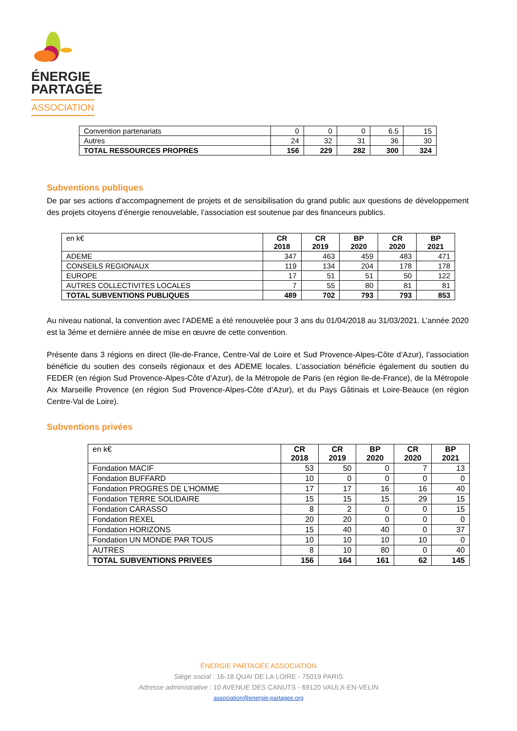ÉNERGIE
PARTAGÉE
ASSOCIATION
| Convention partenariats | 0 | 0 | 0 | 6.5 | 15 |
| Autres | 24 | 32 | 31 | 36 | 30 |
| TOTAL RESSOURCES PROPRES | 156 | 229 | 282 | 300 | 324 |
Subventions publiques
De par ses actions d’accompagnement de projets et de sensibilisation du grand public aux questions de développement des projets citoyens d’énergie renouvelable, l’association est soutenue par des financeurs publics.
| en k€ | CR 2018 | CR 2019 | BP 2020 | CR 2020 | BP 2021 |
| --- | --- | --- | --- | --- | --- |
| ADEME | 347 | 463 | 459 | 483 | 471 |
| CONSEILS REGIONAUX | 119 | 134 | 204 | 178 | 178 |
| EUROPE | 17 | 51 | 51 | 50 | 122 |
| AUTRES COLLECTIVITES LOCALES | 7 | 55 | 80 | 81 | 81 |
| TOTAL SUBVENTIONS PUBLIQUES | 489 | 702 | 793 | 793 | 853 |
Au niveau national, la convention avec l’ADEME a été renouvelée pour 3 ans du 01/04/2018 au 31/03/2021. L’année 2020 est la 3éme et dernière année de mise en œuvre de cette convention.
Présente dans 3 régions en direct (Ile-de-France, Centre-Val de Loire et Sud Provence-Alpes-Côte d’Azur), l’association bénéficie du soutien des conseils régionaux et des ADEME locales. L’association bénéficie également du soutien du FEDER (en région Sud Provence-Alpes-Côte d’Azur), de la Métropole de Paris (en région Ile-de-France), de la Métropole Aix Marseille Provence (en région Sud Provence-Alpes-Côte d’Azur), et du Pays Gâtinais et Loire-Beauce (en région Centre-Val de Loire).
Subventions privées
| en k€ | CR 2018 | CR 2019 | BP 2020 | CR 2020 | BP 2021 |
| --- | --- | --- | --- | --- | --- |
| Fondation MACIF | 53 | 50 | 0 | 7 | 13 |
| Fondation BUFFARD | 10 | 0 | 0 | 0 | 0 |
| Fondation PROGRES DE L’HOMME | 17 | 17 | 16 | 16 | 40 |
| Fondation TERRE SOLIDAIRE | 15 | 15 | 15 | 29 | 15 |
| Fondation CARASSO | 8 | 2 | 0 | 0 | 15 |
| Fondation REXEL | 20 | 20 | 0 | 0 | 0 |
| Fondation HORIZONS | 15 | 40 | 40 | 0 | 37 |
| Fondation UN MONDE PAR TOUS | 10 | 10 | 10 | 10 | 0 |
| AUTRES | 8 | 10 | 80 | 0 | 40 |
| TOTAL SUBVENTIONS PRIVEES | 156 | 164 | 161 | 62 | 145 |
ÉNERGIE PARTAGÉE ASSOCIATION
Siège social : 16-18 QUAI DE LA LOIRE - 75019 PARIS
Adresse administrative : 10 AVENUE DES CANUTS - 69120 VAULX-EN-VELIN
association@energie-partagee.org